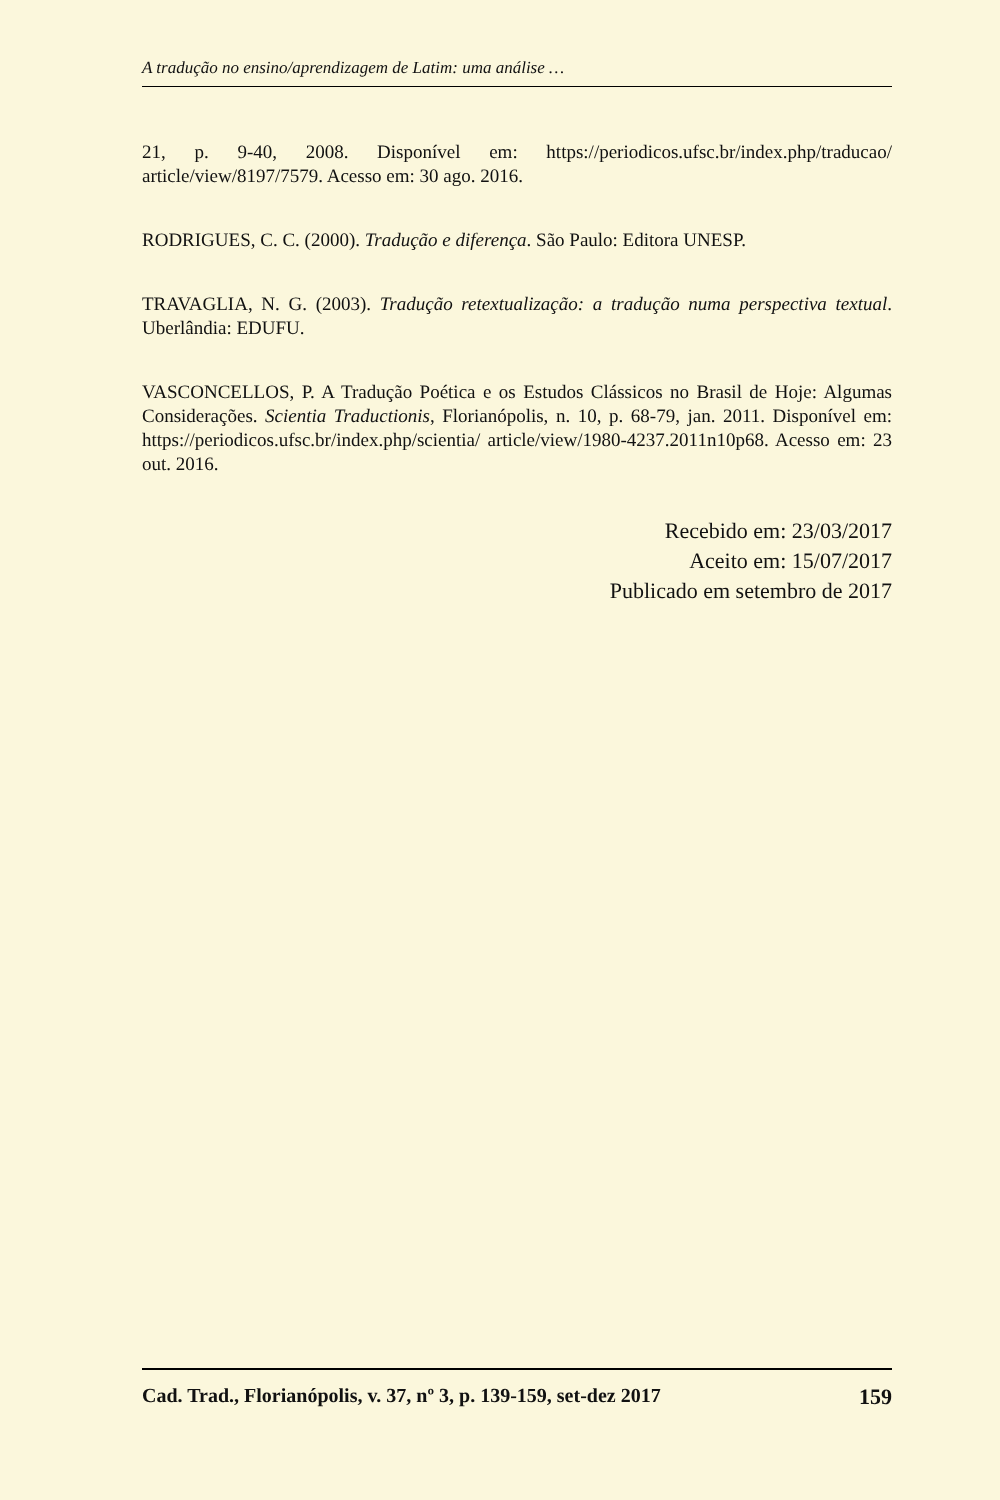A tradução no ensino/aprendizagem de Latim: uma análise …
21, p. 9-40, 2008. Disponível em: https://periodicos.ufsc.br/index.php/traducao/ article/view/8197/7579. Acesso em: 30 ago. 2016.
RODRIGUES, C. C. (2000). Tradução e diferença. São Paulo: Editora UNESP.
TRAVAGLIA, N. G. (2003). Tradução retextualização: a tradução numa perspectiva textual. Uberlândia: EDUFU.
VASCONCELLOS, P. A Tradução Poética e os Estudos Clássicos no Brasil de Hoje: Algumas Considerações. Scientia Traductionis, Florianópolis, n. 10, p. 68-79, jan. 2011. Disponível em: https://periodicos.ufsc.br/index.php/scientia/ article/view/1980-4237.2011n10p68. Acesso em: 23 out. 2016.
Recebido em: 23/03/2017
Aceito em: 15/07/2017
Publicado em setembro de 2017
Cad. Trad., Florianópolis, v. 37, nº 3, p. 139-159, set-dez 2017 159